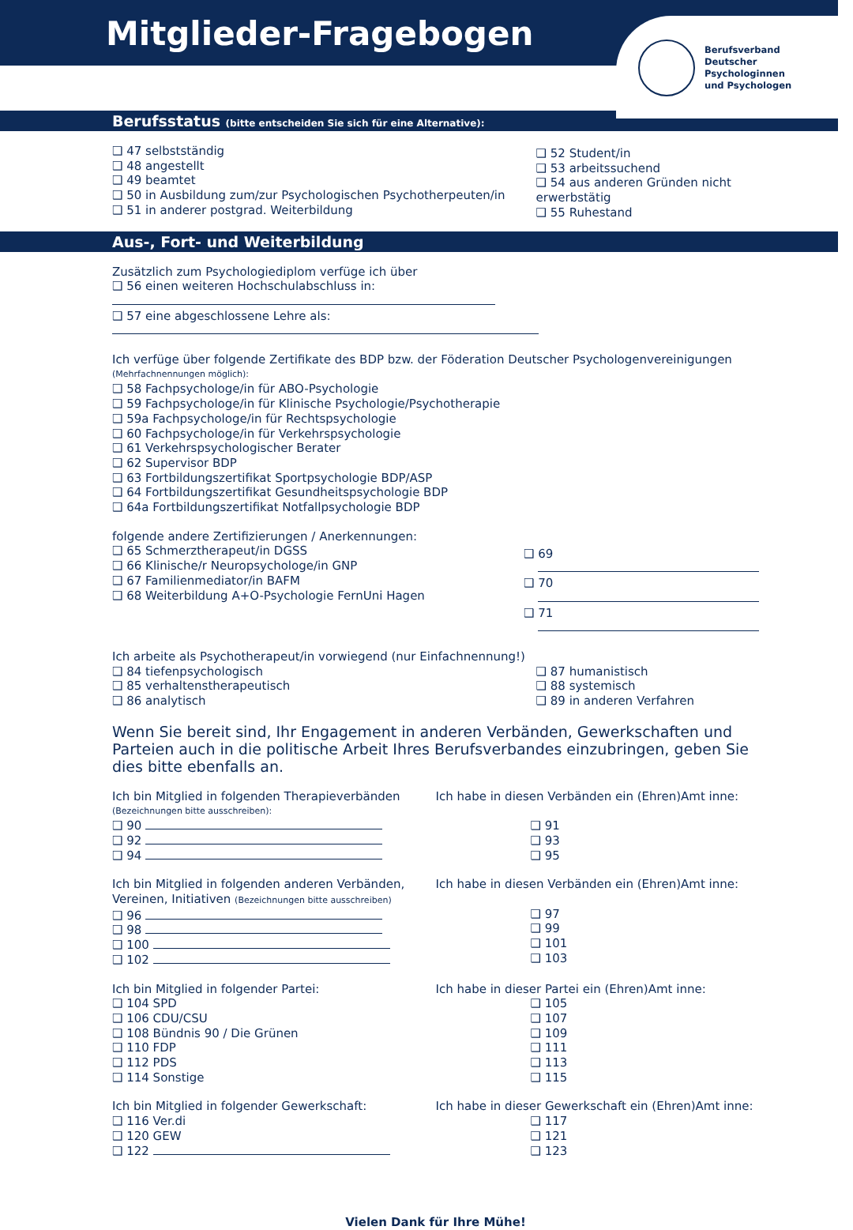Mitglieder-Fragebogen
Berufsverband
Deutscher
Psychologinnen
und Psychologen
Berufsstatus (bitte entscheiden Sie sich für eine Alternative):
❑ 47 selbstständig
❑ 48 angestellt
❑ 49 beamtet
❑ 50 in Ausbildung zum/zur Psychologischen Psychotherpeuten/in
❑ 51 in anderer postgrad. Weiterbildung
❑ 52 Student/in
❑ 53 arbeitssuchend
❑ 54 aus anderen Gründen nicht erwerbstätig
❑ 55 Ruhestand
Aus-, Fort- und Weiterbildung
Zusätzlich zum Psychologiediplom verfüge ich über
❑ 56 einen weiteren Hochschulabschluss in:
❑ 57 eine abgeschlossene Lehre als:
Ich verfüge über folgende Zertifikate des BDP bzw. der Föderation Deutscher Psychologenvereinigungen
(Mehrfachnennungen möglich):
❑ 58 Fachpsychologe/in für ABO-Psychologie
❑ 59 Fachpsychologe/in für Klinische Psychologie/Psychotherapie
❑ 59a Fachpsychologe/in für Rechtspsychologie
❑ 60 Fachpsychologe/in für Verkehrspsychologie
❑ 61 Verkehrspsychologischer Berater
❑ 62 Supervisor BDP
❑ 63 Fortbildungszertifikat Sportpsychologie BDP/ASP
❑ 64 Fortbildungszertifikat Gesundheitspsychologie BDP
❑ 64a Fortbildungszertifikat Notfallpsychologie BDP
folgende andere Zertifizierungen / Anerkennungen:
❑ 65 Schmerztherapeut/in DGSS
❑ 66 Klinische/r Neuropsychologe/in GNP
❑ 67 Familienmediator/in BAFM
❑ 68 Weiterbildung A+O-Psychologie FernUni Hagen
❑ 69
❑ 70
❑ 71
Ich arbeite als Psychotherapeut/in vorwiegend (nur Einfachnennung!)
❑ 84 tiefenpsychologisch
❑ 85 verhaltenstherapeutisch
❑ 86 analytisch
❑ 87 humanistisch
❑ 88 systemisch
❑ 89 in anderen Verfahren
Wenn Sie bereit sind, Ihr Engagement in anderen Verbänden, Gewerkschaften und Parteien auch in die politische Arbeit Ihres Berufsverbandes einzubringen, geben Sie dies bitte ebenfalls an.
Ich bin Mitglied in folgenden Therapieverbänden
(Bezeichnungen bitte ausschreiben):
❑ 90
❑ 92
❑ 94
Ich habe in diesen Verbänden ein (Ehren)Amt inne:
❑ 91
❑ 93
❑ 95
Ich bin Mitglied in folgenden anderen Verbänden, Vereinen, Initiativen (Bezeichnungen bitte ausschreiben)
❑ 96
❑ 98
❑ 100
❑ 102
Ich habe in diesen Verbänden ein (Ehren)Amt inne:
❑ 97
❑ 99
❑ 101
❑ 103
Ich bin Mitglied in folgender Partei:
❑ 104 SPD
❑ 106 CDU/CSU
❑ 108 Bündnis 90 / Die Grünen
❑ 110 FDP
❑ 112 PDS
❑ 114 Sonstige
Ich habe in dieser Partei ein (Ehren)Amt inne:
❑ 105
❑ 107
❑ 109
❑ 111
❑ 113
❑ 115
Ich bin Mitglied in folgender Gewerkschaft:
❑ 116 Ver.di
❑ 120 GEW
❑ 122
Ich habe in dieser Gewerkschaft ein (Ehren)Amt inne:
❑ 117
❑ 121
❑ 123
Vielen Dank für Ihre Mühe!